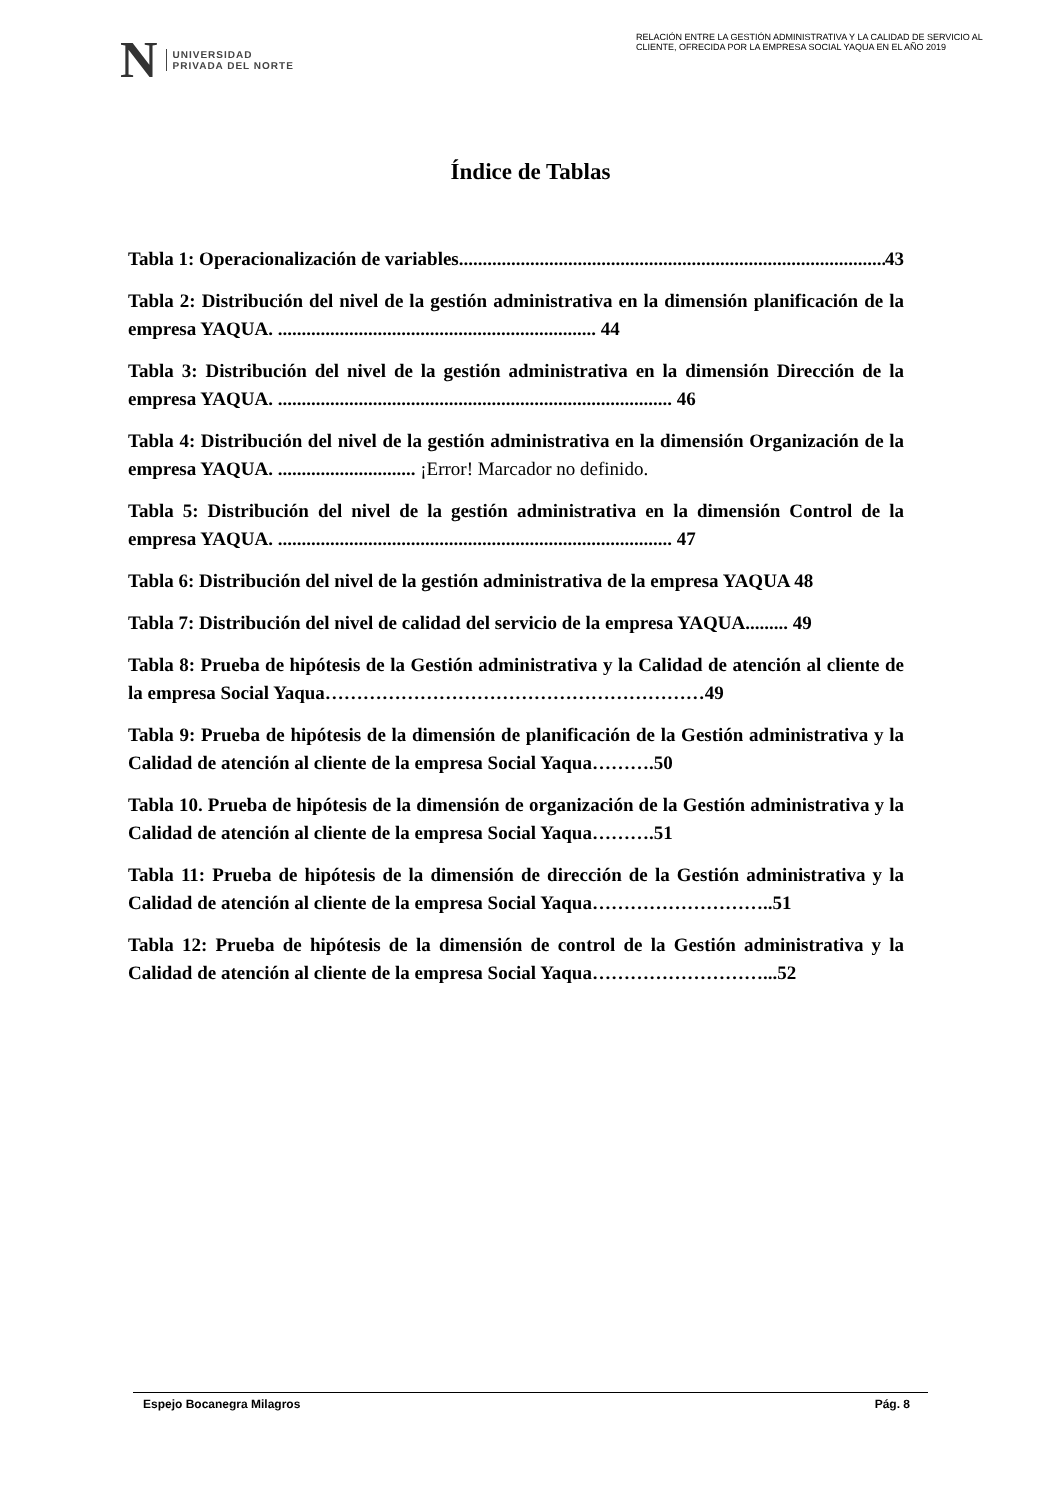N UNIVERSIDAD
PRIVADA DEL NORTE
RELACIÓN ENTRE LA GESTIÓN ADMINISTRATIVA Y LA CALIDAD DE SERVICIO AL CLIENTE, OFRECIDA POR LA EMPRESA SOCIAL YAQUA EN EL AÑO 2019
Índice de Tablas
Tabla 1: Operacionalización de variables.......................................................................................... 43
Tabla 2: Distribución del nivel de la gestión administrativa en la dimensión planificación de la empresa YAQUA. ................................................................... 44
Tabla 3: Distribución del nivel de la gestión administrativa en la dimensión Dirección de la empresa YAQUA. ................................................................................... 46
Tabla 4: Distribución del nivel de la gestión administrativa en la dimensión Organización de la empresa YAQUA. ............................. ¡Error! Marcador no definido.
Tabla 5: Distribución del nivel de la gestión administrativa en la dimensión Control de la empresa YAQUA. ................................................................................... 47
Tabla 6: Distribución del nivel de la gestión administrativa de la empresa YAQUA 48
Tabla 7: Distribución del nivel de calidad del servicio de la empresa YAQUA......... 49
Tabla 8: Prueba de hipótesis de la Gestión administrativa y la Calidad de atención al cliente de la empresa Social Yaqua……………………………………………………49
Tabla 9: Prueba de hipótesis de la dimensión de planificación de la Gestión administrativa y la Calidad de atención al cliente de la empresa Social Yaqua……….50
Tabla 10. Prueba de hipótesis de la dimensión de organización de la Gestión administrativa y la Calidad de atención al cliente de la empresa Social Yaqua……….51
Tabla 11: Prueba de hipótesis de la dimensión de dirección de la Gestión administrativa y la Calidad de atención al cliente de la empresa Social Yaqua………………………..51
Tabla 12: Prueba de hipótesis de la dimensión de control de la Gestión administrativa y la Calidad de atención al cliente de la empresa Social Yaqua………………………...52
Espejo Bocanegra Milagros Pág. 8